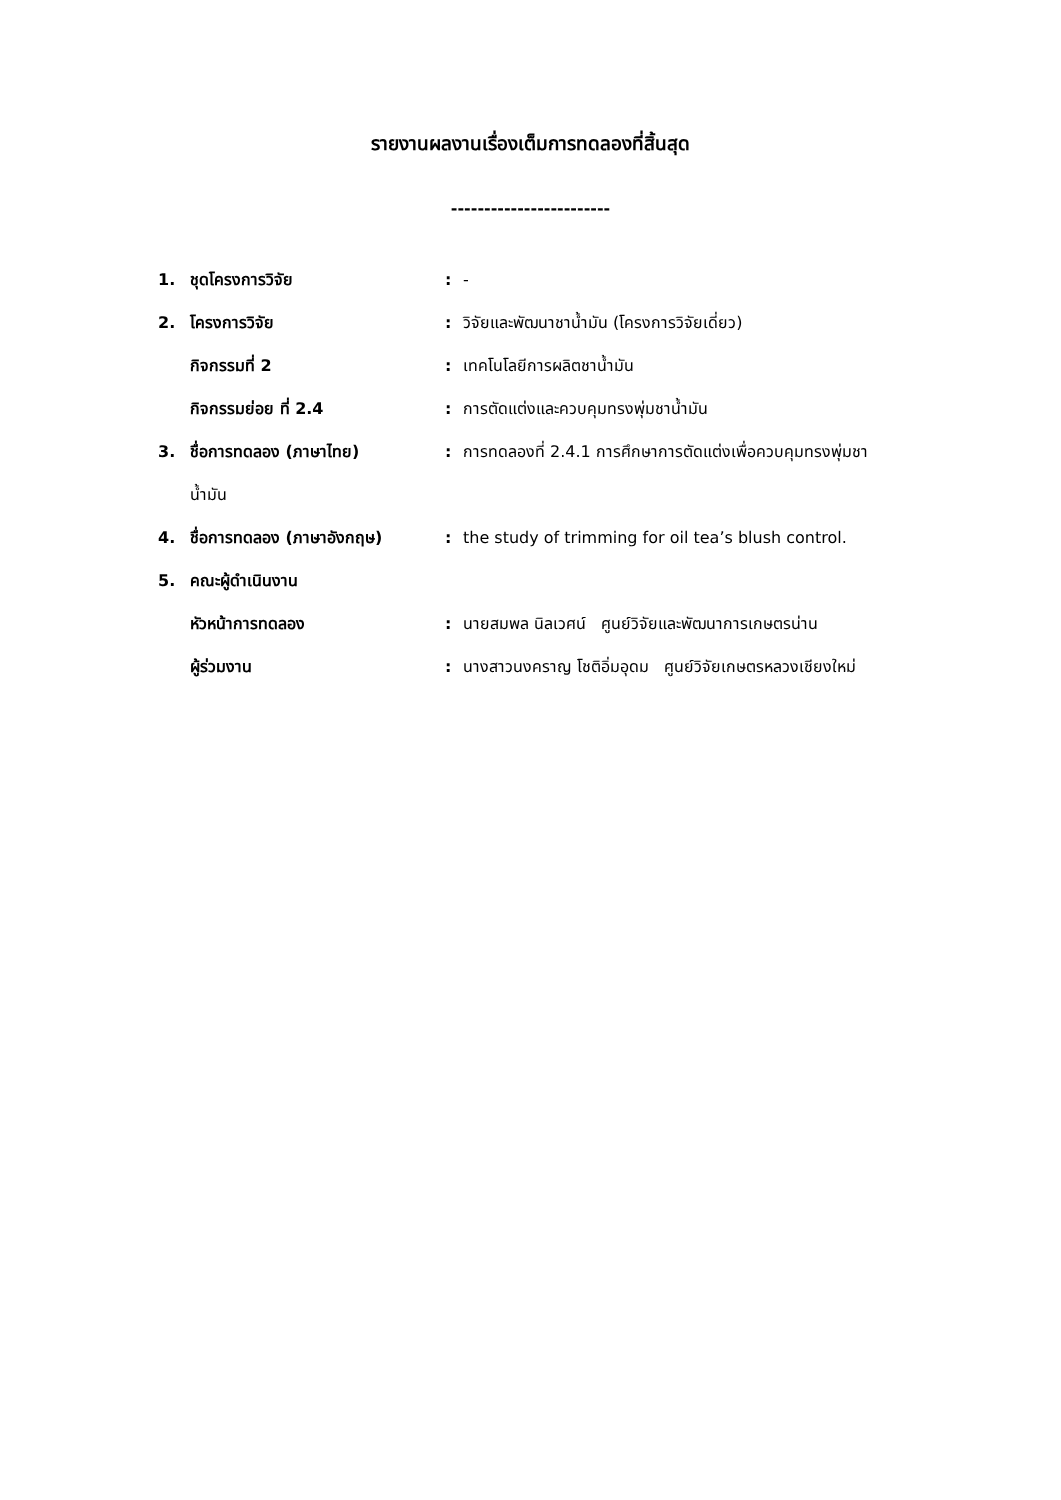รายงานผลงานเรื่องเต็มการทดลองที่สิ้นสุด
------------------------
1. ชุดโครงการวิจัย: -
2. โครงการวิจัย: วิจัยและพัฒนาชาน้ำมัน (โครงการวิจัยเดี่ยว)
กิจกรรมที่ 2: เทคโนโลยีการผลิตชาน้ำมัน
กิจกรรมย่อย ที่ 2.4: การตัดแต่งและควบคุมทรงพุ่มชาน้ำมัน
3. ชื่อการทดลอง (ภาษาไทย): การทดลองที่ 2.4.1 การศึกษาการตัดแต่งเพื่อควบคุมทรงพุ่มชา
น้ำมัน
4. ชื่อการทดลอง (ภาษาอังกฤษ): the study of trimming for oil tea’s blush control.
5. คณะผู้ดำเนินงาน
หัวหน้าการทดลอง: นายสมพล นิลเวศน์ ศูนย์วิจัยและพัฒนาการเกษตรน่าน
ผู้ร่วมงาน: นางสาวนงคราญ โชติอิ่มอุดม ศูนย์วิจัยเกษตรหลวงเชียงใหม่